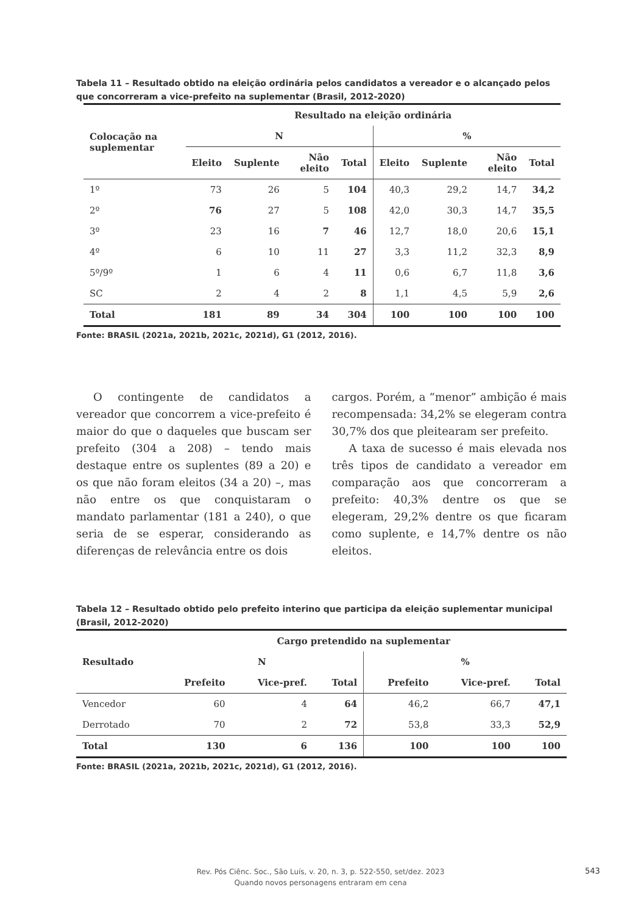Tabela 11 – Resultado obtido na eleição ordinária pelos candidatos a vereador e o alcançado pelos que concorreram a vice-prefeito na suplementar (Brasil, 2012-2020)
| Colocação na suplementar | Resultado na eleição ordinária | | | | | | | |
| --- | --- | --- | --- | --- | --- | --- | --- | --- |
| | N | | | | % | | | |
| | Eleito | Suplente | Não eleito | Total | Eleito | Suplente | Não eleito | Total |
| 1º | 73 | 26 | 5 | 104 | 40,3 | 29,2 | 14,7 | 34,2 |
| 2º | 76 | 27 | 5 | 108 | 42,0 | 30,3 | 14,7 | 35,5 |
| 3º | 23 | 16 | 7 | 46 | 12,7 | 18,0 | 20,6 | 15,1 |
| 4º | 6 | 10 | 11 | 27 | 3,3 | 11,2 | 32,3 | 8,9 |
| 5º/9º | 1 | 6 | 4 | 11 | 0,6 | 6,7 | 11,8 | 3,6 |
| SC | 2 | 4 | 2 | 8 | 1,1 | 4,5 | 5,9 | 2,6 |
| Total | 181 | 89 | 34 | 304 | 100 | 100 | 100 | 100 |
Fonte: BRASIL (2021a, 2021b, 2021c, 2021d), G1 (2012, 2016).
O contingente de candidatos a vereador que concorrem a vice-prefeito é maior do que o daqueles que buscam ser prefeito (304 a 208) – tendo mais destaque entre os suplentes (89 a 20) e os que não foram eleitos (34 a 20) –, mas não entre os que conquistaram o mandato parlamentar (181 a 240), o que seria de se esperar, considerando as diferenças de relevância entre os dois
cargos. Porém, a “menor” ambição é mais recompensada: 34,2% se elegeram contra 30,7% dos que pleitearam ser prefeito.
A taxa de sucesso é mais elevada nos três tipos de candidato a vereador em comparação aos que concorreram a prefeito: 40,3% dentre os que se elegeram, 29,2% dentre os que ficaram como suplente, e 14,7% dentre os não eleitos.
Tabela 12 – Resultado obtido pelo prefeito interino que participa da eleição suplementar municipal (Brasil, 2012-2020)
| Resultado | Cargo pretendido na suplementar | | | | | |
| --- | --- | --- | --- | --- | --- | --- |
| | N | | | % | | |
| | Prefeito | Vice-pref. | Total | Prefeito | Vice-pref. | Total |
| Vencedor | 60 | 4 | 64 | 46,2 | 66,7 | 47,1 |
| Derrotado | 70 | 2 | 72 | 53,8 | 33,3 | 52,9 |
| Total | 130 | 6 | 136 | 100 | 100 | 100 |
Fonte: BRASIL (2021a, 2021b, 2021c, 2021d), G1 (2012, 2016).
Rev. Pós Ciênc. Soc., São Luís, v. 20, n. 3, p. 522-550, set/dez. 2023
Quando novos personagens entraram em cena
543